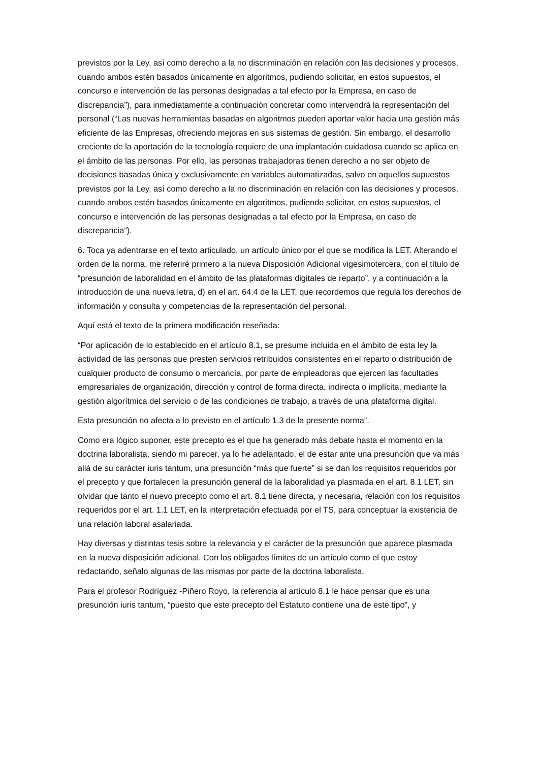previstos por la Ley, así como derecho a la no discriminación en relación con las decisiones y procesos, cuando ambos estén basados únicamente en algoritmos, pudiendo solicitar, en estos supuestos, el concurso e intervención de las personas designadas a tal efecto por la Empresa, en caso de discrepancia”), para inmediatamente a continuación concretar como intervendrá la representación del personal (“Las nuevas herramientas basadas en algoritmos pueden aportar valor hacia una gestión más eficiente de las Empresas, ofreciendo mejoras en sus sistemas de gestión. Sin embargo, el desarrollo creciente de la aportación de la tecnología requiere de una implantación cuidadosa cuando se aplica en el ámbito de las personas. Por ello, las personas trabajadoras tienen derecho a no ser objeto de decisiones basadas única y exclusivamente en variables automatizadas, salvo en aquellos supuestos previstos por la Ley, así como derecho a la no discriminación en relación con las decisiones y procesos, cuando ambos estén basados únicamente en algoritmos, pudiendo solicitar, en estos supuestos, el concurso e intervención de las personas designadas a tal efecto por la Empresa, en caso de discrepancia”).
6. Toca ya adentrarse en el texto articulado, un artículo único por el que se modifica la LET. Alterando el orden de la norma, me referiré primero a la nueva Disposición Adicional vigesimotercera, con el título de “presunción de laboralidad en el ámbito de las plataformas digitales de reparto”, y a continuación a la introducción de una nueva letra, d) en el art. 64.4 de la LET, que recordemos que regula los derechos de información y consulta y competencias de la representación del personal.
Aquí está el texto de la primera modificación reseñada:
“Por aplicación de lo establecido en el artículo 8.1, se presume incluida en el ámbito de esta ley la actividad de las personas que presten servicios retribuidos consistentes en el reparto o distribución de cualquier producto de consumo o mercancía, por parte de empleadoras que ejercen las facultades empresariales de organización, dirección y control de forma directa, indirecta o implícita, mediante la gestión algorítmica del servicio o de las condiciones de trabajo, a través de una plataforma digital.
Esta presunción no afecta a lo previsto en el artículo 1.3 de la presente norma”.
Como era lógico suponer, este precepto es el que ha generado más debate hasta el momento en la doctrina laboralista, siendo mi parecer, ya lo he adelantado, el de estar ante una presunción que va más allá de su carácter iuris tantum, una presunción “más que fuerte” si se dan los requisitos requeridos por el precepto y que fortalecen la presunción general de la laboralidad ya plasmada en el art. 8.1 LET, sin olvidar que tanto el nuevo precepto como el art. 8.1 tiene directa, y necesaria, relación con los requisitos requeridos por el art. 1.1 LET, en la interpretación efectuada por el TS, para conceptuar la existencia de una relación laboral asalariada.
Hay diversas y distintas tesis sobre la relevancia y el carácter de la presunción que aparece plasmada en la nueva disposición adicional. Con los obligados límites de un artículo como el que estoy redactando, señalo algunas de las mismas por parte de la doctrina laboralista.
Para el profesor Rodríguez -Piñero Royo, la referencia al artículo 8.1 le hace pensar que es una presunción iuris tantum, “puesto que este precepto del Estatuto contiene una de este tipo”, y